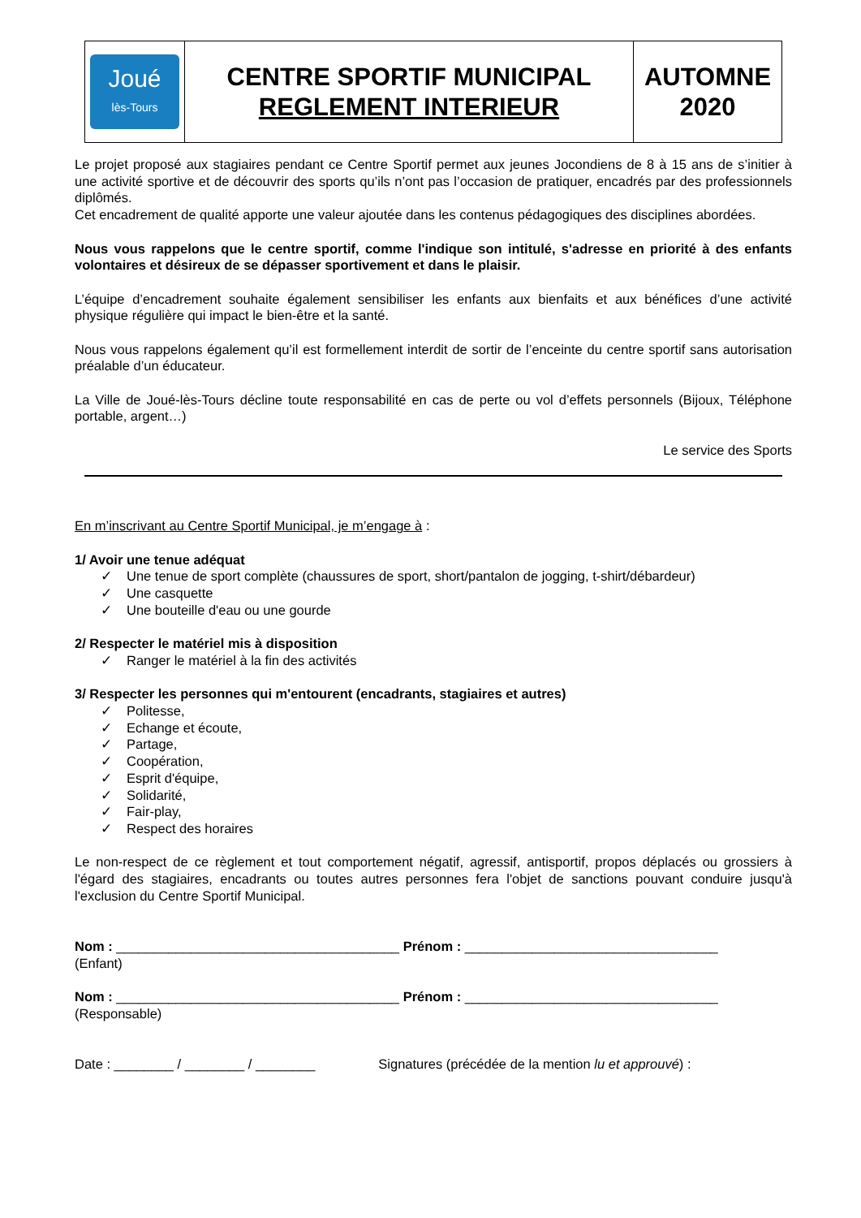| Joué lès-Tours | CENTRE SPORTIF MUNICIPAL REGLEMENT INTERIEUR | AUTOMNE 2020 |
Le projet proposé aux stagiaires pendant ce Centre Sportif permet aux jeunes Jocondiens de 8 à 15 ans de s’initier à une activité sportive et de découvrir des sports qu’ils n’ont pas l’occasion de pratiquer, encadrés par des professionnels diplômés.
Cet encadrement de qualité apporte une valeur ajoutée dans les contenus pédagogiques des disciplines abordées.
Nous vous rappelons que le centre sportif, comme l'indique son intitulé, s'adresse en priorité à des enfants volontaires et désireux de se dépasser sportivement et dans le plaisir.
L’équipe d’encadrement souhaite également sensibiliser les enfants aux bienfaits et aux bénéfices d’une activité physique régulière qui impact le bien-être et la santé.
Nous vous rappelons également qu’il est formellement interdit de sortir de l’enceinte du centre sportif sans autorisation préalable d’un éducateur.
La Ville de Joué-lès-Tours décline toute responsabilité en cas de perte ou vol d’effets personnels (Bijoux, Téléphone portable, argent…)
Le service des Sports
En m’inscrivant au Centre Sportif Municipal, je m’engage à :
1/ Avoir une tenue adéquat
✓ Une tenue de sport complète (chaussures de sport, short/pantalon de jogging, t-shirt/débardeur)
✓ Une casquette
✓ Une bouteille d'eau ou une gourde
2/ Respecter le matériel mis à disposition
✓ Ranger le matériel à la fin des activités
3/ Respecter les personnes qui m'entourent (encadrants, stagiaires et autres)
✓ Politesse,
✓ Echange et écoute,
✓ Partage,
✓ Coopération,
✓ Esprit d'équipe,
✓ Solidarité,
✓ Fair-play,
✓ Respect des horaires
Le non-respect de ce règlement et tout comportement négatif, agressif, antisportif, propos déplacés ou grossiers à l'égard des stagiaires, encadrants ou toutes autres personnes fera l'objet de sanctions pouvant conduire jusqu'à l'exclusion du Centre Sportif Municipal.
Nom : ______________________________________ Prénom : __________________________________
(Enfant)
Nom : ______________________________________ Prénom : __________________________________
(Responsable)
Date : ________ / ________ / ________ Signatures (précédée de la mention lu et approuvé) :